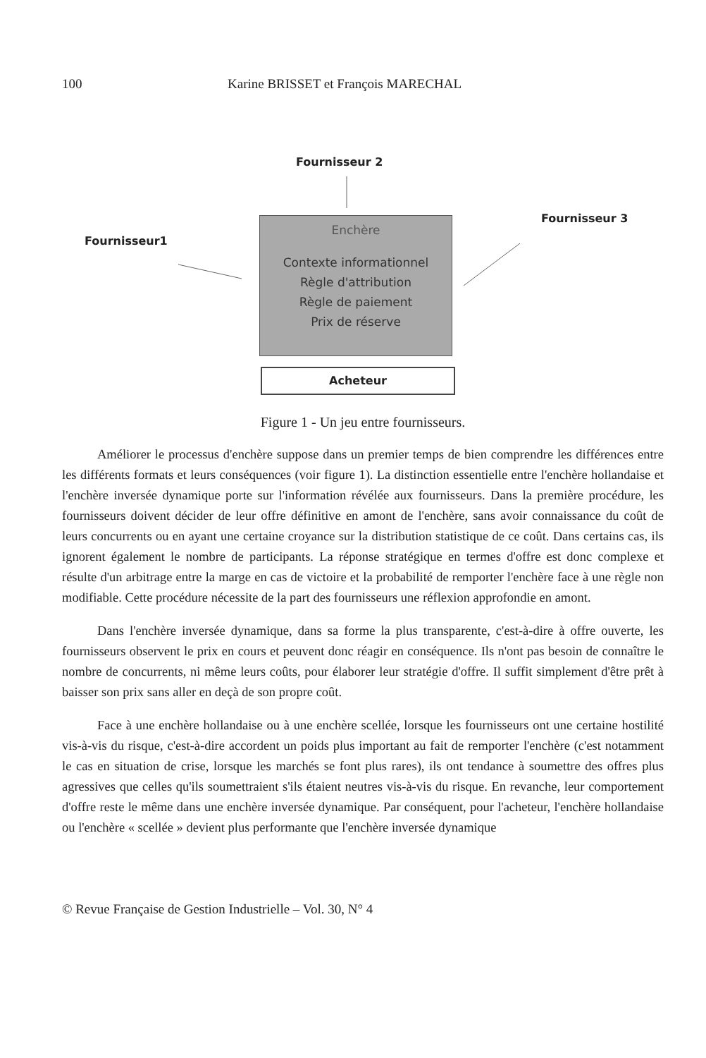100 Karine BRISSET et François MARECHAL
Fournisseur 2
Fournisseur 3
Fournisseur1
Enchère
Contexte informationnel
Règle d'attribution
Règle de paiement
Prix de réserve
Acheteur
Figure 1 - Un jeu entre fournisseurs.
Améliorer le processus d'enchère suppose dans un premier temps de bien comprendre les différences entre les différents formats et leurs conséquences (voir figure 1). La distinction essentielle entre l'enchère hollandaise et l'enchère inversée dynamique porte sur l'information révélée aux fournisseurs. Dans la première procédure, les fournisseurs doivent décider de leur offre définitive en amont de l'enchère, sans avoir connaissance du coût de leurs concurrents ou en ayant une certaine croyance sur la distribution statistique de ce coût. Dans certains cas, ils ignorent également le nombre de participants. La réponse stratégique en termes d'offre est donc complexe et résulte d'un arbitrage entre la marge en cas de victoire et la probabilité de remporter l'enchère face à une règle non modifiable. Cette procédure nécessite de la part des fournisseurs une réflexion approfondie en amont.
Dans l'enchère inversée dynamique, dans sa forme la plus transparente, c'est-à-dire à offre ouverte, les fournisseurs observent le prix en cours et peuvent donc réagir en conséquence. Ils n'ont pas besoin de connaître le nombre de concurrents, ni même leurs coûts, pour élaborer leur stratégie d'offre. Il suffit simplement d'être prêt à baisser son prix sans aller en deçà de son propre coût.
Face à une enchère hollandaise ou à une enchère scellée, lorsque les fournisseurs ont une certaine hostilité vis-à-vis du risque, c'est-à-dire accordent un poids plus important au fait de remporter l'enchère (c'est notamment le cas en situation de crise, lorsque les marchés se font plus rares), ils ont tendance à soumettre des offres plus agressives que celles qu'ils soumettraient s'ils étaient neutres vis-à-vis du risque. En revanche, leur comportement d'offre reste le même dans une enchère inversée dynamique. Par conséquent, pour l'acheteur, l'enchère hollandaise ou l'enchère « scellée » devient plus performante que l'enchère inversée dynamique
© Revue Française de Gestion Industrielle – Vol. 30, N° 4